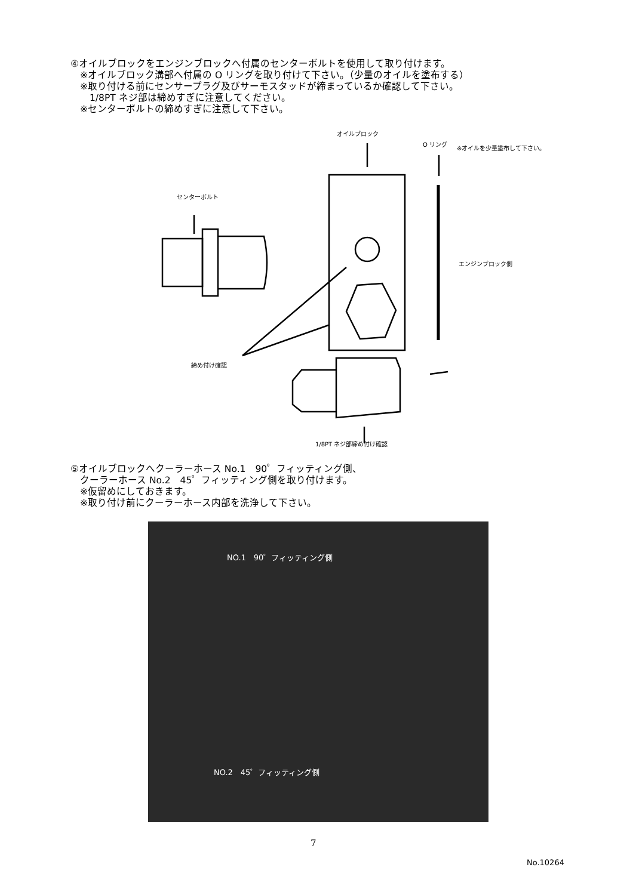④オイルブロックをエンジンブロックへ付属のセンターボルトを使用して取り付けます。
　※オイルブロック溝部へ付属の O リングを取り付けて下さい。（少量のオイルを塗布する）
　※取り付ける前にセンサープラグ及びサーモスタッドが締まっているか確認して下さい。
　　1/8PT ネジ部は締めすぎに注意してください。
　※センターボルトの締めすぎに注意して下さい。
オイルブロック
O リング
※オイルを少量塗布して下さい。
センターボルト
エンジンブロック側
締め付け確認
1/8PT ネジ部締め付け確認
⑤オイルブロックへクーラーホース No.1　90゜フィッティング側、
　クーラーホース No.2　45゜フィッティング側を取り付けます。
　※仮留めにしておきます。
　※取り付け前にクーラーホース内部を洗浄して下さい。
NO.1　90゜フィッティング側
NO.2　45゜フィッティング側
7
No.10264